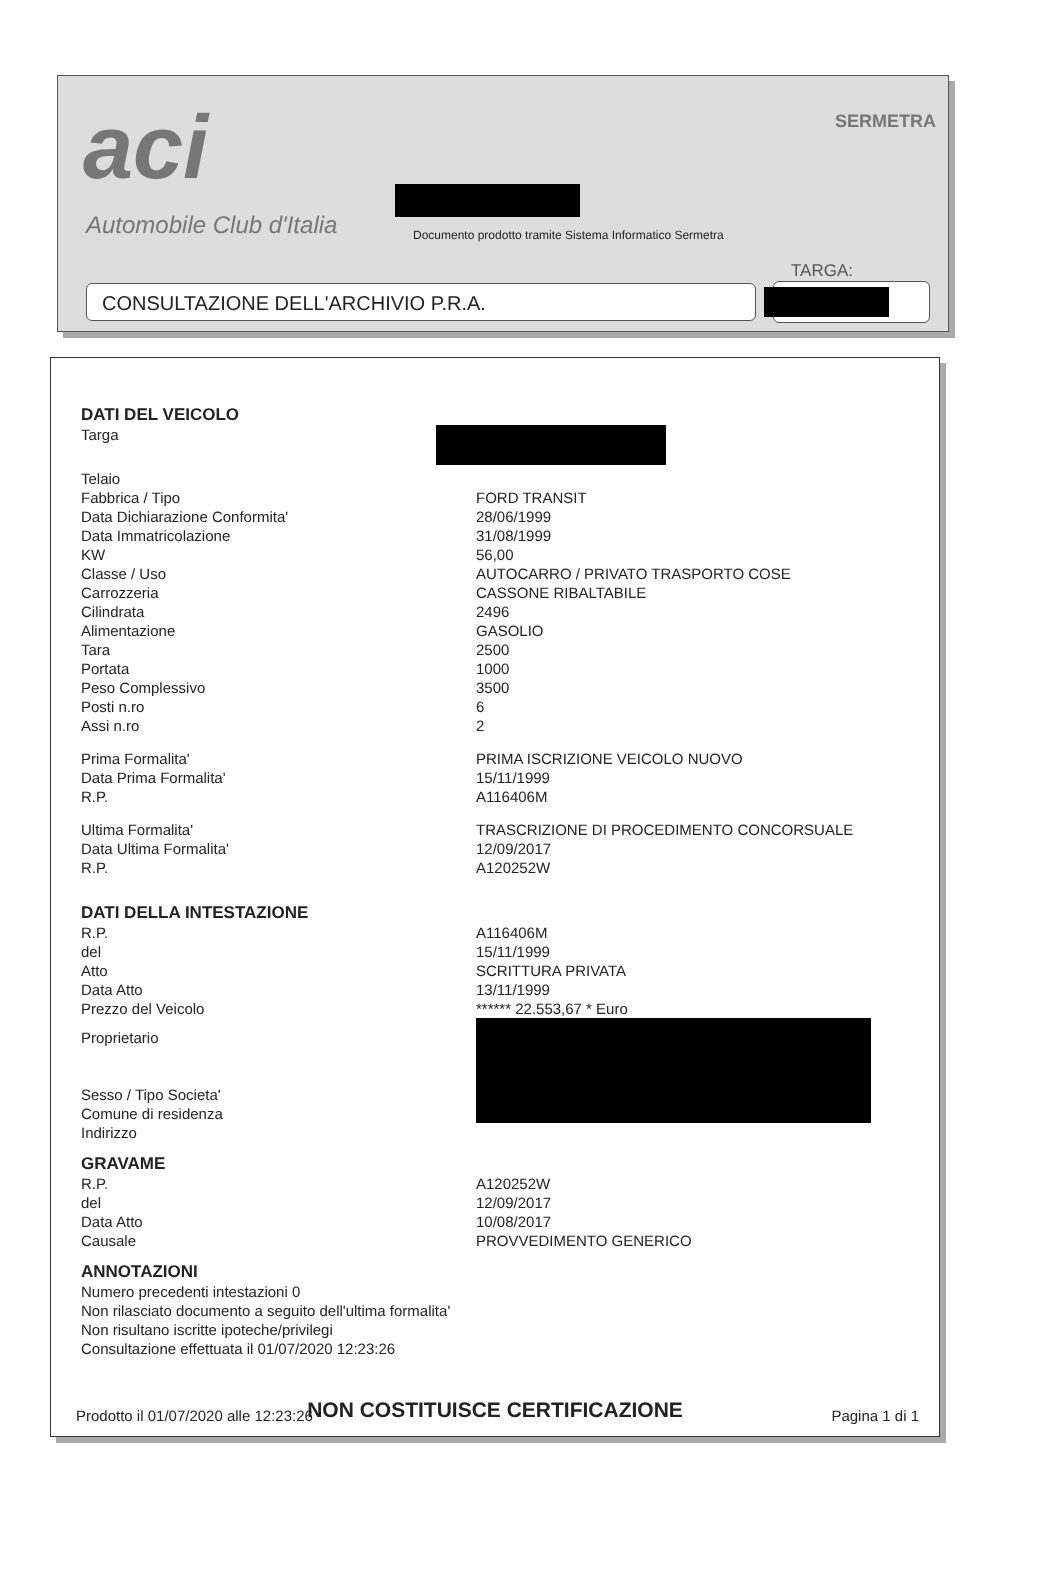aci
Automobile Club d'Italia
Documento prodotto tramite Sistema Informatico Sermetra
SERMETRA
TARGA:
CONSULTAZIONE DELL'ARCHIVIO P.R.A.
DATI DEL VEICOLO
Targa
Telaio
Fabbrica / Tipo FORD TRANSIT
Data Dichiarazione Conformita' 28/06/1999
Data Immatricolazione 31/08/1999
KW 56,00
Classe / Uso AUTOCARRO / PRIVATO TRASPORTO COSE
Carrozzeria CASSONE RIBALTABILE
Cilindrata 2496
Alimentazione GASOLIO
Tara 2500
Portata 1000
Peso Complessivo 3500
Posti n.ro 6
Assi n.ro 2
Prima Formalita' PRIMA ISCRIZIONE VEICOLO NUOVO
Data Prima Formalita' 15/11/1999
R.P. A116406M
Ultima Formalita' TRASCRIZIONE DI PROCEDIMENTO CONCORSUALE
Data Ultima Formalita' 12/09/2017
R.P. A120252W
DATI DELLA INTESTAZIONE
R.P. A116406M
del 15/11/1999
Atto SCRITTURA PRIVATA
Data Atto 13/11/1999
Prezzo del Veicolo ****** 22.553,67 * Euro
Proprietario
Sesso / Tipo Societa'
Comune di residenza
Indirizzo
GRAVAME
R.P. A120252W
del 12/09/2017
Data Atto 10/08/2017
Causale PROVVEDIMENTO GENERICO
ANNOTAZIONI
Numero precedenti intestazioni 0
Non rilasciato documento a seguito dell'ultima formalita'
Non risultano iscritte ipoteche/privilegi
Consultazione effettuata il 01/07/2020 12:23:26
NON COSTITUISCE CERTIFICAZIONE
Prodotto il 01/07/2020 alle 12:23:26 Pagina 1 di 1